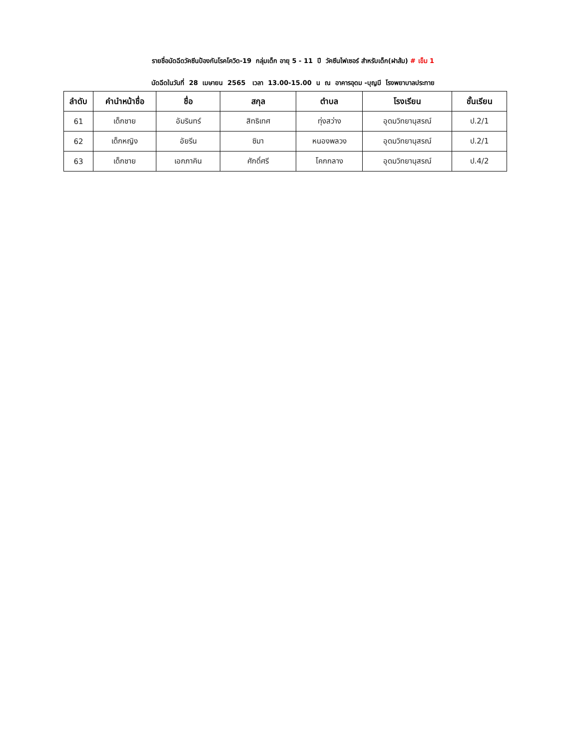รายชื่อนัดฉีดวัคซีนป้องกันโรคโควิด-19 กลุ่มเด็ก อายุ 5 - 11 ปี วัคซีนไฟเซอร์ สำหรับเด็ก(ฝาส้ม) # เข็ม 1
นัดฉีดในวันที่ 28 เมษายน 2565 เวลา 13.00-15.00 น ณ อาคารอุดม -บุญมี โรงพยาบาลประทาย
| ลำดับ | คำนำหน้าชื่อ | ชื่อ | สกุล | ตำบล | โรงเรียน | ชั้นเรียน |
| --- | --- | --- | --- | --- | --- | --- |
| 61 | เด็กชาย | อัมรินทร์ | สิทธิเทศ | ทุ่งสว่าง | อุดมวิทยานุสรณ์ | ป.2/1 |
| 62 | เด็กหญิง | อัยรีน | ซิมา | หนองพลวง | อุดมวิทยานุสรณ์ | ป.2/1 |
| 63 | เด็กชาย | เอกภาคิน | ศักดิ์ศรี | โคกกลาง | อุดมวิทยานุสรณ์ | ป.4/2 |